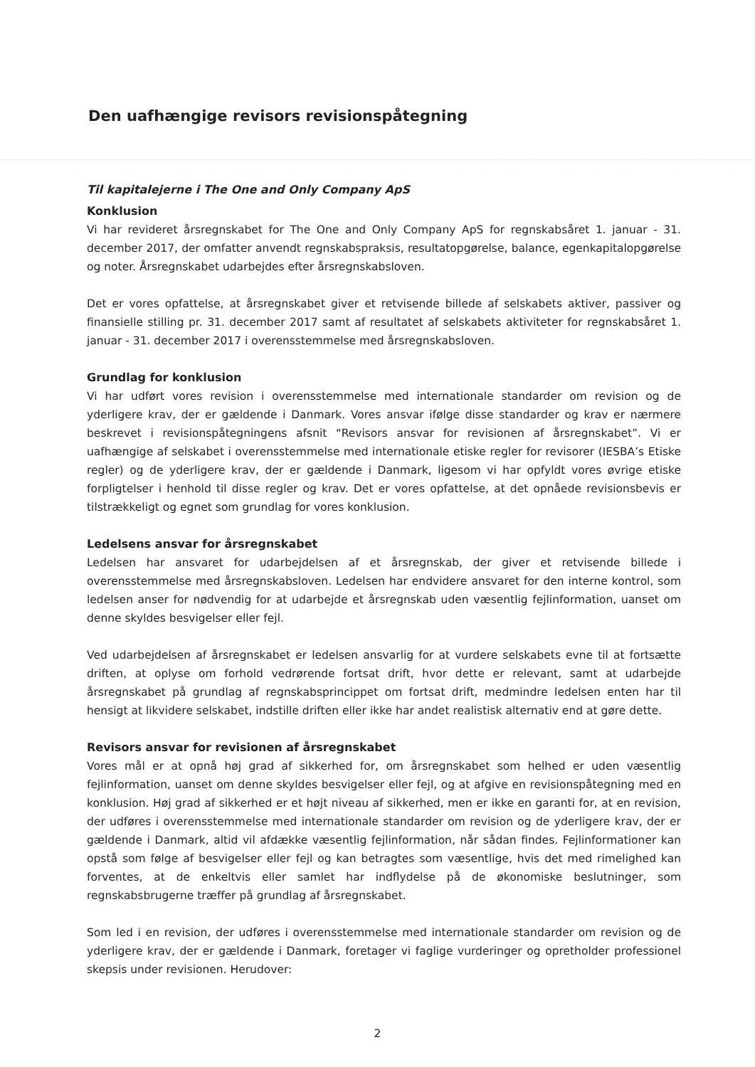Den uafhængige revisors revisionspåtegning
Til kapitalejerne i The One and Only Company ApS
Konklusion
Vi har revideret årsregnskabet for The One and Only Company ApS for regnskabsåret 1. januar - 31. december 2017, der omfatter anvendt regnskabspraksis, resultatopgørelse, balance, egenkapitalopgørelse og noter. Årsregnskabet udarbejdes efter årsregnskabsloven.
Det er vores opfattelse, at årsregnskabet giver et retvisende billede af selskabets aktiver, passiver og finansielle stilling pr. 31. december 2017 samt af resultatet af selskabets aktiviteter for regnskabsåret 1. januar - 31. december 2017 i overensstemmelse med årsregnskabsloven.
Grundlag for konklusion
Vi har udført vores revision i overensstemmelse med internationale standarder om revision og de yderligere krav, der er gældende i Danmark. Vores ansvar ifølge disse standarder og krav er nærmere beskrevet i revisionspåtegningens afsnit “Revisors ansvar for revisionen af årsregnskabet”. Vi er uafhængige af selskabet i overensstemmelse med internationale etiske regler for revisorer (IESBA’s Etiske regler) og de yderligere krav, der er gældende i Danmark, ligesom vi har opfyldt vores øvrige etiske forpligtelser i henhold til disse regler og krav. Det er vores opfattelse, at det opnåede revisionsbevis er tilstrækkeligt og egnet som grundlag for vores konklusion.
Ledelsens ansvar for årsregnskabet
Ledelsen har ansvaret for udarbejdelsen af et årsregnskab, der giver et retvisende billede i overensstemmelse med årsregnskabsloven. Ledelsen har endvidere ansvaret for den interne kontrol, som ledelsen anser for nødvendig for at udarbejde et årsregnskab uden væsentlig fejlinformation, uanset om denne skyldes besvigelser eller fejl.
Ved udarbejdelsen af årsregnskabet er ledelsen ansvarlig for at vurdere selskabets evne til at fortsætte driften, at oplyse om forhold vedrørende fortsat drift, hvor dette er relevant, samt at udarbejde årsregnskabet på grundlag af regnskabsprincippet om fortsat drift, medmindre ledelsen enten har til hensigt at likvidere selskabet, indstille driften eller ikke har andet realistisk alternativ end at gøre dette.
Revisors ansvar for revisionen af årsregnskabet
Vores mål er at opnå høj grad af sikkerhed for, om årsregnskabet som helhed er uden væsentlig fejlinformation, uanset om denne skyldes besvigelser eller fejl, og at afgive en revisionspåtegning med en konklusion. Høj grad af sikkerhed er et højt niveau af sikkerhed, men er ikke en garanti for, at en revision, der udføres i overensstemmelse med internationale standarder om revision og de yderligere krav, der er gældende i Danmark, altid vil afdække væsentlig fejlinformation, når sådan findes. Fejlinformationer kan opstå som følge af besvigelser eller fejl og kan betragtes som væsentlige, hvis det med rimelighed kan forventes, at de enkeltvis eller samlet har indflydelse på de økonomiske beslutninger, som regnskabsbrugerne træffer på grundlag af årsregnskabet.
Som led i en revision, der udføres i overensstemmelse med internationale standarder om revision og de yderligere krav, der er gældende i Danmark, foretager vi faglige vurderinger og opretholder professionel skepsis under revisionen. Herudover:
2